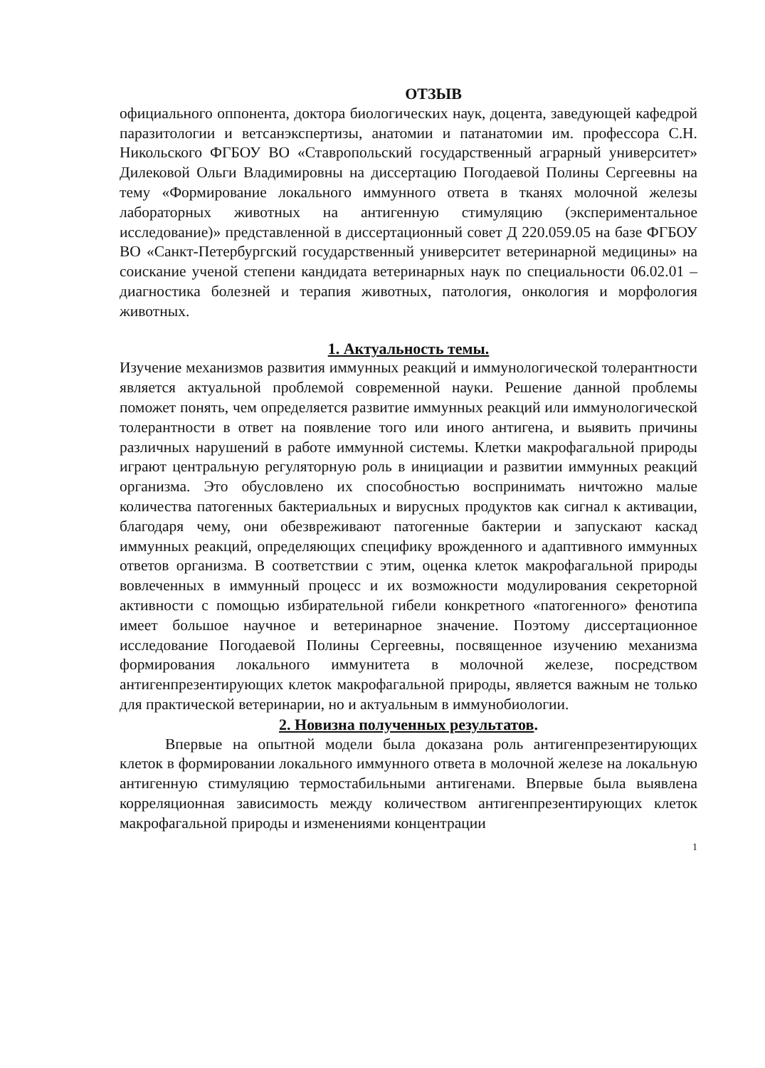ОТЗЫВ
официального оппонента, доктора биологических наук, доцента, заведующей кафедрой паразитологии и ветсанэкспертизы, анатомии и патанатомии им. профессора С.Н. Никольского ФГБОУ ВО «Ставропольский государственный аграрный университет» Дилековой Ольги Владимировны на диссертацию Погодаевой Полины Сергеевны на тему «Формирование локального иммунного ответа в тканях молочной железы лабораторных животных на антигенную стимуляцию (экспериментальное исследование)» представленной в диссертационный совет Д 220.059.05 на базе ФГБОУ ВО «Санкт-Петербургский государственный университет ветеринарной медицины» на соискание ученой степени кандидата ветеринарных наук по специальности 06.02.01 – диагностика болезней и терапия животных, патология, онкология и морфология животных.
1. Актуальность темы.
Изучение механизмов развития иммунных реакций и иммунологической толерантности является актуальной проблемой современной науки. Решение данной проблемы поможет понять, чем определяется развитие иммунных реакций или иммунологической толерантности в ответ на появление того или иного антигена, и выявить причины различных нарушений в работе иммунной системы. Клетки макрофагальной природы играют центральную регуляторную роль в инициации и развитии иммунных реакций организма. Это обусловлено их способностью воспринимать ничтожно малые количества патогенных бактериальных и вирусных продуктов как сигнал к активации, благодаря чему, они обезвреживают патогенные бактерии и запускают каскад иммунных реакций, определяющих специфику врожденного и адаптивного иммунных ответов организма. В соответствии с этим, оценка клеток макрофагальной природы вовлеченных в иммунный процесс и их возможности модулирования секреторной активности с помощью избирательной гибели конкретного «патогенного» фенотипа имеет большое научное и ветеринарное значение. Поэтому диссертационное исследование Погодаевой Полины Сергеевны, посвященное изучению механизма формирования локального иммунитета в молочной железе, посредством антигенпрезентирующих клеток макрофагальной природы, является важным не только для практической ветеринарии, но и актуальным в иммунобиологии.
2. Новизна полученных результатов.
Впервые на опытной модели была доказана роль антигенпрезентирующих клеток в формировании локального иммунного ответа в молочной железе на локальную антигенную стимуляцию термостабильными антигенами. Впервые была выявлена корреляционная зависимость между количеством антигенпрезентирующих клеток макрофагальной природы и изменениями концентрации
1